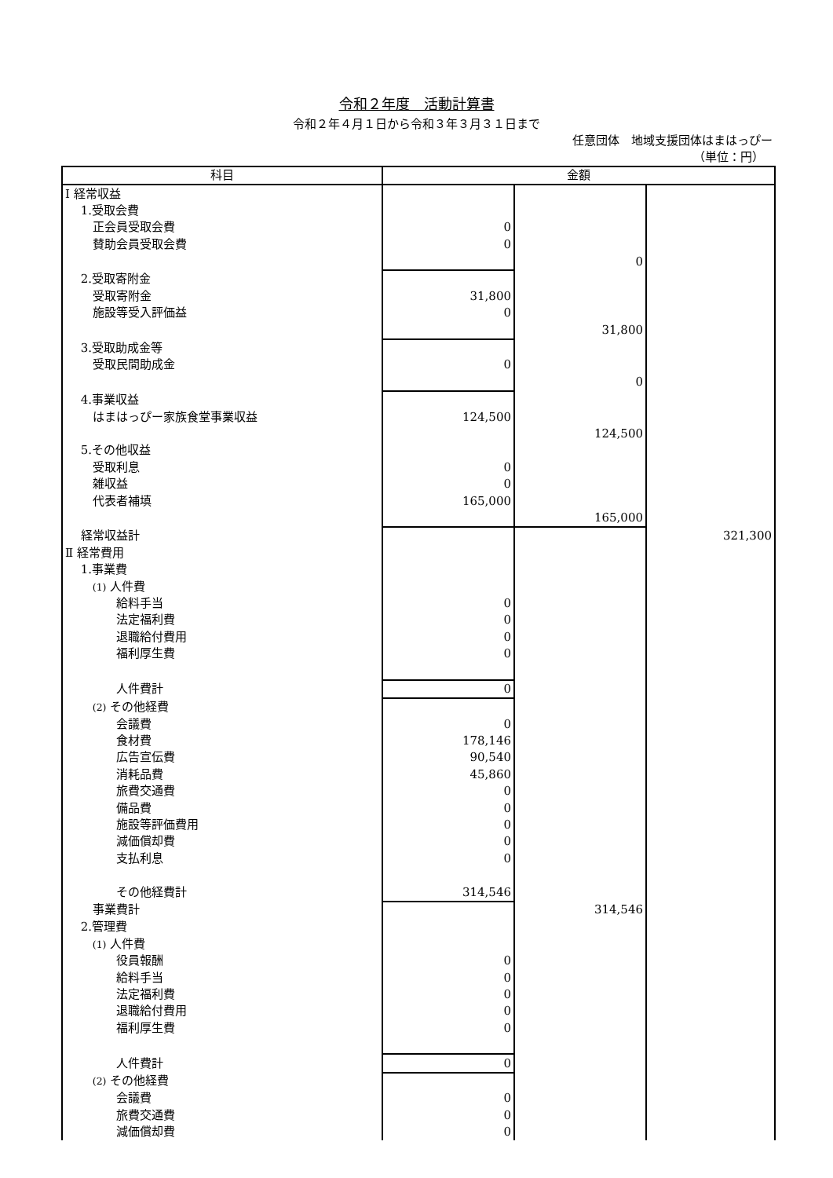令和２年度　活動計算書
令和２年４月１日から令和３年３月３１日まで
任意団体　地域支援団体はまはっぴー
（単位：円）
| 科目 | 金額 | | |
| --- | --- | --- | --- |
| Ⅰ 経常収益 | | | |
| 1.受取会費 | | | |
| 正会員受取会費 | 0 | | |
| 賛助会員受取会費 | 0 | | |
| | | 0 | |
| 2.受取寄附金 | | | |
| 受取寄附金 | 31,800 | | |
| 施設等受入評価益 | 0 | | |
| | | 31,800 | |
| 3.受取助成金等 | | | |
| 受取民間助成金 | 0 | | |
| | | 0 | |
| 4.事業収益 | | | |
| はまはっぴー家族食堂事業収益 | 124,500 | | |
| | | 124,500 | |
| 5.その他収益 | | | |
| 受取利息 | 0 | | |
| 雑収益 | 0 | | |
| 代表者補填 | 165,000 | | |
| | | 165,000 | |
| 経常収益計 | | | 321,300 |
| Ⅱ 経常費用 | | | |
| 1.事業費 | | | |
| (1) 人件費 | | | |
| 給料手当 | 0 | | |
| 法定福利費 | 0 | | |
| 退職給付費用 | 0 | | |
| 福利厚生費 | 0 | | |
| 人件費計 | 0 | | |
| (2) その他経費 | | | |
| 会議費 | 0 | | |
| 食材費 | 178,146 | | |
| 広告宣伝費 | 90,540 | | |
| 消耗品費 | 45,860 | | |
| 旅費交通費 | 0 | | |
| 備品費 | 0 | | |
| 施設等評価費用 | 0 | | |
| 減価償却費 | 0 | | |
| 支払利息 | 0 | | |
| その他経費計 | 314,546 | | |
| 事業費計 | | 314,546 | |
| 2.管理費 | | | |
| (1) 人件費 | | | |
| 役員報酬 | 0 | | |
| 給料手当 | 0 | | |
| 法定福利費 | 0 | | |
| 退職給付費用 | 0 | | |
| 福利厚生費 | 0 | | |
| 人件費計 | 0 | | |
| (2) その他経費 | | | |
| 会議費 | 0 | | |
| 旅費交通費 | 0 | | |
| 減価償却費 | 0 | | |